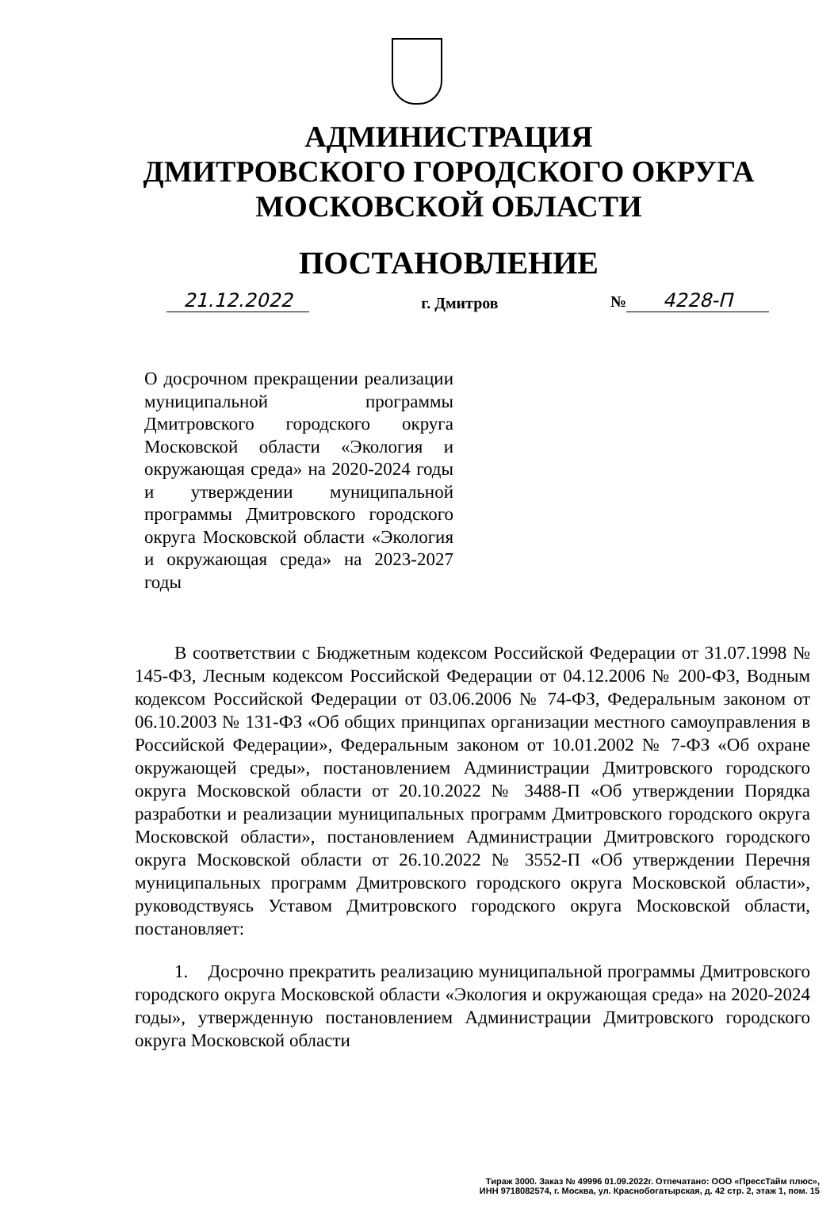АДМИНИСТРАЦИЯ
ДМИТРОВСКОГО ГОРОДСКОГО ОКРУГА
МОСКОВСКОЙ ОБЛАСТИ
ПОСТАНОВЛЕНИЕ
21.12.2022 г. Дмитров № 4228-П
О досрочном прекращении реализации муниципальной программы Дмитровского городского округа Московской области «Экология и окружающая среда» на 2020-2024 годы и утверждении муниципальной программы Дмитровского городского округа Московской области «Экология и окружающая среда» на 2023-2027 годы
В соответствии с Бюджетным кодексом Российской Федерации от 31.07.1998 № 145-ФЗ, Лесным кодексом Российской Федерации от 04.12.2006 № 200-ФЗ, Водным кодексом Российской Федерации от 03.06.2006 № 74-ФЗ, Федеральным законом от 06.10.2003 № 131-ФЗ «Об общих принципах организации местного самоуправления в Российской Федерации», Федеральным законом от 10.01.2002 № 7-ФЗ «Об охране окружающей среды», постановлением Администрации Дмитровского городского округа Московской области от 20.10.2022 № 3488-П «Об утверждении Порядка разработки и реализации муниципальных программ Дмитровского городского округа Московской области», постановлением Администрации Дмитровского городского округа Московской области от 26.10.2022 № 3552-П «Об утверждении Перечня муниципальных программ Дмитровского городского округа Московской области», руководствуясь Уставом Дмитровского городского округа Московской области, постановляет:
1. Досрочно прекратить реализацию муниципальной программы Дмитровского городского округа Московской области «Экология и окружающая среда» на 2020-2024 годы», утвержденную постановлением Администрации Дмитровского городского округа Московской области
Тираж 3000. Заказ № 49996 01.09.2022г. Отпечатано: ООО «ПрессТайм плюс»,
ИНН 9718082574, г. Москва, ул. Краснобогатырская, д. 42 стр. 2, этаж 1, пом. 15